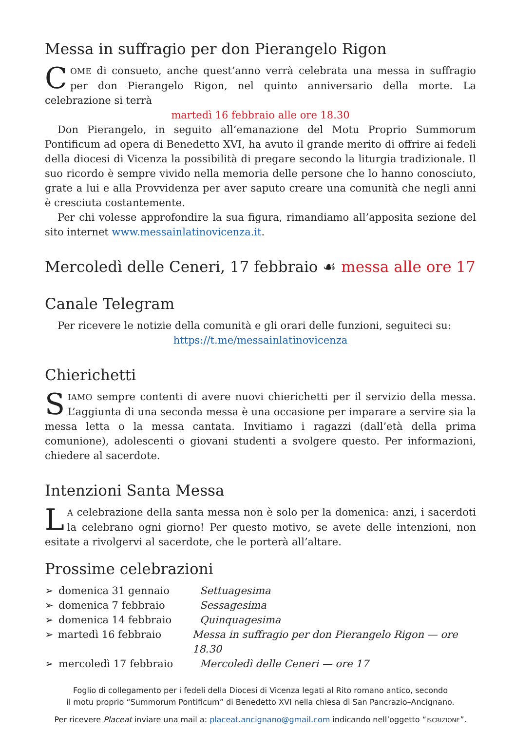Messa in suffragio per don Pierangelo Rigon
COME di consueto, anche quest’anno verrà celebrata una messa in suffragio per don Pierangelo Rigon, nel quinto anniversario della morte. La celebrazione si terrà
martedì 16 febbraio alle ore 18.30
Don Pierangelo, in seguito all’emanazione del Motu Proprio Summorum Pontificum ad opera di Benedetto XVI, ha avuto il grande merito di offrire ai fedeli della diocesi di Vicenza la possibilità di pregare secondo la liturgia tradizionale. Il suo ricordo è sempre vivido nella memoria delle persone che lo hanno conosciuto, grate a lui e alla Provvidenza per aver saputo creare una comunità che negli anni è cresciuta costantemente.
Per chi volesse approfondire la sua figura, rimandiamo all’apposita sezione del sito internet www.messainlatinovicenza.it.
Mercoledì delle Ceneri, 17 febbraio ☙ messa alle ore 17
Canale Telegram
Per ricevere le notizie della comunità e gli orari delle funzioni, seguiteci su:
https://t.me/messainlatinovicenza
Chierichetti
SIAMO sempre contenti di avere nuovi chierichetti per il servizio della messa. L’aggiunta di una seconda messa è una occasione per imparare a servire sia la messa letta o la messa cantata. Invitiamo i ragazzi (dall’età della prima comunione), adolescenti o giovani studenti a svolgere questo. Per informazioni, chiedere al sacerdote.
Intenzioni Santa Messa
LA celebrazione della santa messa non è solo per la domenica: anzi, i sacerdoti la celebrano ogni giorno! Per questo motivo, se avete delle intenzioni, non esitate a rivolgervi al sacerdote, che le porterà all’altare.
Prossime celebrazioni
➢ domenica 31 gennaio Settuagesima
➢ domenica 7 febbraio Sessagesima
➢ domenica 14 febbraio Quinquagesima
➢ martedì 16 febbraio Messa in suffragio per don Pierangelo Rigon — ore 18.30
➢ mercoledì 17 febbraio Mercoledì delle Ceneri — ore 17
Foglio di collegamento per i fedeli della Diocesi di Vicenza legati al Rito romano antico, secondo
il motu proprio “Summorum Pontificum” di Benedetto XVI nella chiesa di San Pancrazio–Ancignano.
Per ricevere Placeat inviare una mail a: placeat.ancignano@gmail.com indicando nell’oggetto “ISCRIZIONE”.